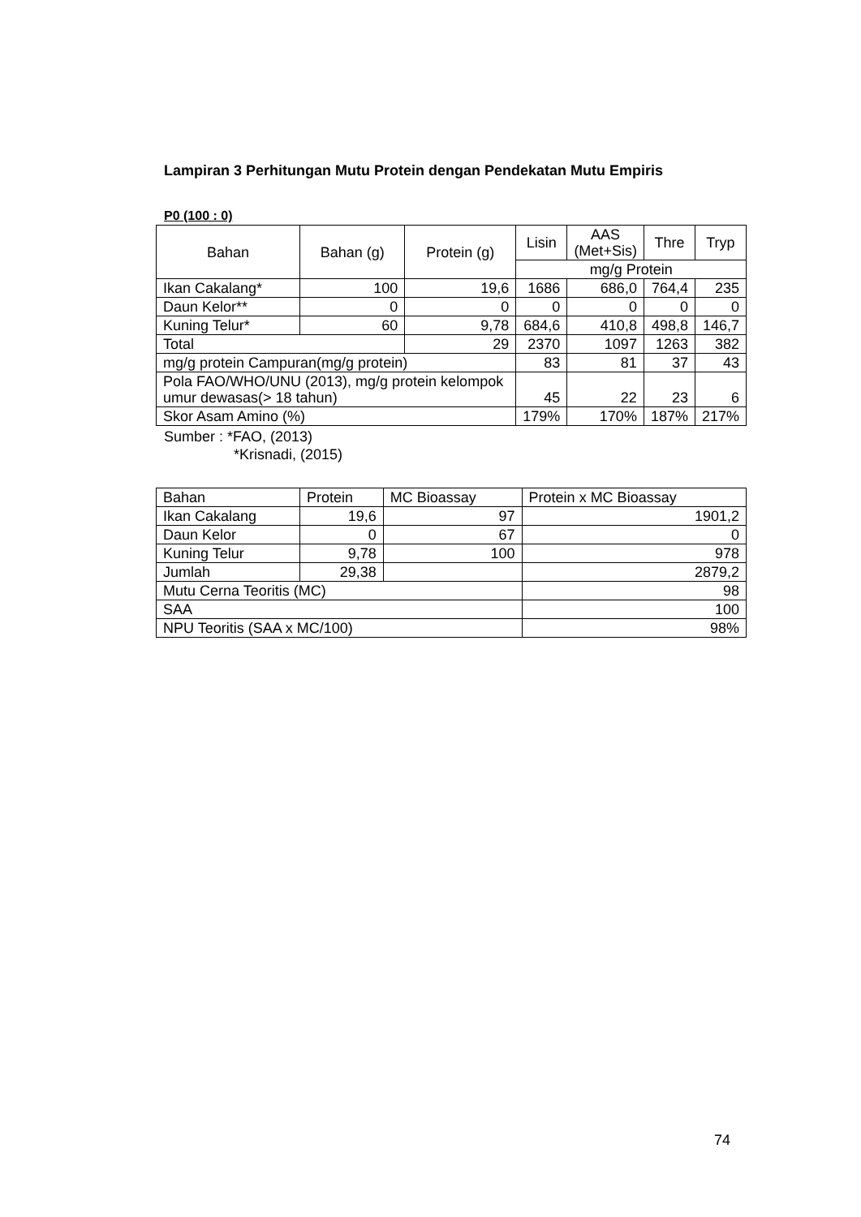Lampiran 3 Perhitungan Mutu Protein dengan Pendekatan Mutu Empiris
P0 (100 : 0)
| Bahan | Bahan (g) | Protein (g) | Lisin | AAS (Met+Sis) | Thre | Tryp |
| --- | --- | --- | --- | --- | --- | --- |
| | | | mg/g Protein | | | |
| Ikan Cakalang* | 100 | 19,6 | 1686 | 686,0 | 764,4 | 235 |
| Daun Kelor** | 0 | 0 | 0 | 0 | 0 | 0 |
| Kuning Telur* | 60 | 9,78 | 684,6 | 410,8 | 498,8 | 146,7 |
| Total | | 29 | 2370 | 1097 | 1263 | 382 |
| mg/g protein Campuran(mg/g protein) | | | 83 | 81 | 37 | 43 |
| Pola FAO/WHO/UNU (2013), mg/g protein kelompok umur dewasas(> 18 tahun) | | | 45 | 22 | 23 | 6 |
| Skor Asam Amino (%) | | | 179% | 170% | 187% | 217% |
Sumber : *FAO, (2013)
*Krisnadi, (2015)
| Bahan | Protein | MC Bioassay | Protein x MC Bioassay |
| Ikan Cakalang | 19,6 | 97 | 1901,2 |
| Daun Kelor | 0 | 67 | 0 |
| Kuning Telur | 9,78 | 100 | 978 |
| Jumlah | 29,38 | | 2879,2 |
| Mutu Cerna Teoritis (MC) | | | 98 |
| SAA | | | 100 |
| NPU Teoritis (SAA x MC/100) | | | 98% |
74